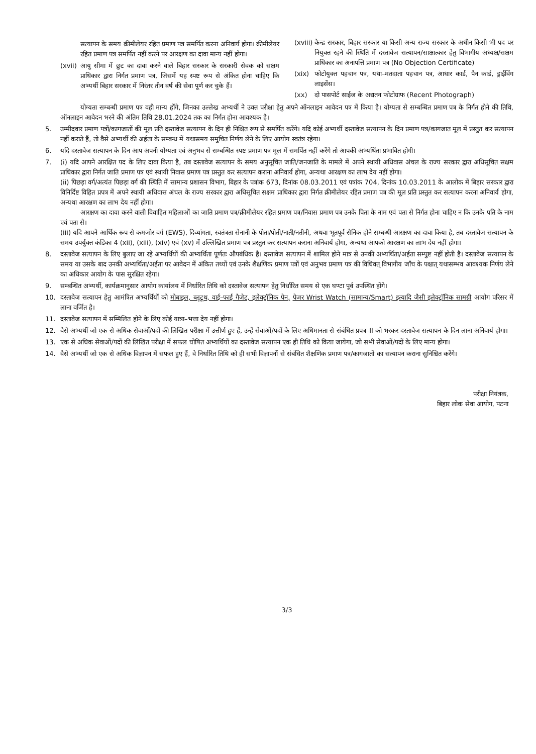सत्यापन के समय क्रीमीलेयर रहित प्रमाण पत्र समर्पित करना अनिवार्य होगा। क्रीमीलेयर रहित प्रमाण पत्र समर्पित नहीं करने पर आरक्षण का दावा मान्य नहीं होगा।
(xvii) आयु सीमा में छुट का दावा करने वाले बिहार सरकार के सरकारी सेवक को सक्षम प्राधिकार द्वारा निर्गत प्रमाण पत्र, जिसमें यह स्पष्ट रूप से अंकित होना चाहिए कि अभ्यर्थी बिहार सरकार में निरंतर तीन वर्ष की सेवा पूर्ण कर चुके हैं।
(xviii) केन्द्र सरकार, बिहार सरकार या किसी अन्य राज्य सरकार के अधीन किसी भी पद पर नियुक्त रहने की स्थिति में दस्तावेज सत्यापन/साक्षात्कार हेतु विभागीय अध्यक्ष/सक्षम प्राधिकार का अनापत्ति प्रमाण पत्र (No Objection Certificate)
(xix) फोटोयुक्त पहचान पत्र, यथा–मतदाता पहचान पत्र, आधार कार्ड, पैन कार्ड, ड्राईविंग लाइसेंस।
(xx) दो पासपोर्ट साईज के अद्यतन फोटोग्राफ (Recent Photograph)
योग्यता सम्बन्धी प्रमाण पत्र वही मान्य होंगे, जिनका उल्लेख अभ्यर्थी ने उक्त परीक्षा हेतु अपने ऑनलाइन आवेदन पत्र में किया है। योग्यता से सम्बन्धित प्रमाण पत्र के निर्गत होने की तिथि, ऑनलाइन आवेदन भरने की अंतिम तिथि 28.01.2024 तक का निर्गत होना आवश्यक है।
5. उम्मीदवार प्रमाण पत्रों/कागजातों की मूल प्रति दस्तावेज सत्यापन के दिन ही निश्चित रूप से समर्पित करेंगे। यदि कोई अभ्यर्थी दस्तावेज सत्यापन के दिन प्रमाण पत्र/कागजात मूल में प्रस्तुत कर सत्यापन नहीं कराते हैं, तो वैसे अभ्यर्थी की अर्हता के सम्बन्ध में यथासमय समुचित निर्णय लेने के लिए आयोग स्वतंत्र रहेगा।
6. यदि दस्तावेज सत्यापन के दिन आप अपनी योग्यता एवं अनुभव से सम्बन्धित स्पष्ट प्रमाण पत्र मूल में समर्पित नहीं करेंगे तो आपकी अभ्यर्थिता प्रभावित होगी।
7. (i) यदि आपने आरक्षित पद के लिए दावा किया है, तब दस्तावेज सत्यापन के समय अनुसूचित जाति/जनजाति के मामले में अपने स्थायी अधिवास अंचल के राज्य सरकार द्वारा अधिसूचित सक्षम प्राधिकार द्वारा निर्गत जाति प्रमाण पत्र एवं स्थायी निवास प्रमाण पत्र प्रस्तुत कर सत्यापन कराना अनिवार्य होगा, अन्यथा आरक्षण का लाभ देय नहीं होगा।
(ii) पिछड़ा वर्ग/अत्यंत पिछड़ा वर्ग की स्थिति में सामान्य प्रशासन विभाग, बिहार के पत्रांक 673, दिनांक 08.03.2011 एवं पत्रांक 704, दिनांक 10.03.2011 के आलोक में बिहार सरकार द्वारा विनिर्दिष्ट विहित प्रपत्र में अपने स्थायी अधिवास अंचल के राज्य सरकार द्वारा अधिसूचित सक्षम प्राधिकार द्वारा निर्गत क्रीमीलेयर रहित प्रमाण पत्र की मूल प्रति प्रस्तुत कर सत्यापन करना अनिवार्य होगा, अन्यथा आरक्षण का लाभ देय नहीं होगा।
आरक्षण का दावा करने वाली विवाहित महिलाओं का जाति प्रमाण पत्र/क्रीमीलेयर रहित प्रमाण पत्र/निवास प्रमाण पत्र उनके पिता के नाम एवं पता से निर्गत होना चाहिए न कि उनके पति के नाम एवं पता से।
(iii) यदि आपने आर्थिक रूप से कमजोर वर्ग (EWS), दिव्यांगता, स्वतंत्रता सेनानी के पोता/पोती/नाती/नतीनी, अथवा भूतपूर्व सैनिक होने सम्बन्धी आरक्षण का दावा किया है, तब दस्तावेज सत्यापन के समय उपर्युक्त कंडिका 4 (xii), (xiii), (xiv) एवं (xv) में उल्लिखित प्रमाण पत्र प्रस्तुत कर सत्यापन कराना अनिवार्य होगा, अन्यथा आपको आरक्षण का लाभ देय नहीं होगा।
8. दस्तावेज सत्यापन के लिए बुलाए जा रहे अभ्यर्थियों की अभ्यर्थिता पूर्णतः औपबंधिक है। दस्तावेज सत्यापन में शामिल होने मात्र से उनकी अभ्यर्थिता/अर्हता सम्पुष्ट नहीं होती है। दस्तावेज सत्यापन के समय या उसके बाद उनकी अभ्यर्थिता/अर्हता पर आवेदन में अंकित तथ्यों एवं उनके शैक्षणिक प्रमाण पत्रों एवं अनुभव प्रमाण पत्र की विधिवत् विभागीय जाँच के पश्चात् यथासम्भव आवश्यक निर्णय लेने का अधिकार आयोग के पास सुरक्षित रहेगा।
9. सम्बन्धित अभ्यर्थी, कार्यक्रमानुसार आयोग कार्यालय में निर्धारित तिथि को दस्तावेज सत्यापन हेतु निर्धारित समय से एक घण्टा पूर्व उपस्थित होंगे।
10. दस्तावेज सत्यापन हेतु आमंत्रित अभ्यर्थियों को मोबाइल, ब्लूटूथ, वाई–फाई गैजेट, इलेक्ट्रॉनिक पेन, पेजर Wrist Watch (सामान्य/Smart) इत्यादि जैसी इलेक्ट्रॉनिक सामग्री आयोग परिसर में लाना वर्जित है।
11. दस्तावेज सत्यापन में सम्मिलित होने के लिए कोई यात्रा–भत्ता देय नहीं होगा।
12. वैसे अभ्यर्थी जो एक से अधिक सेवाओं/पदों की लिखित परीक्षा में उत्तीर्ण हुए हैं, उन्हें सेवाओं/पदों के लिए अधिमानता से संबंधित प्रपत्र–II को भरकर दस्तावेज सत्यापन के दिन लाना अनिवार्य होगा।
13. एक से अधिक सेवाओं/पदों की लिखित परीक्षा में सफल घोषित अभ्यर्थियों का दस्तावेज सत्यापन एक ही तिथि को किया जायेगा, जो सभी सेवाओं/पदों के लिए मान्य होगा।
14. वैसे अभ्यर्थी जो एक से अधिक विज्ञापन में सफल हुए हैं, वे निर्धारित तिथि को ही सभी विज्ञापनों से संबंधित शैक्षणिक प्रमाण पत्र/कागजातों का सत्यापन कराना सुनिश्चित करेंगे।
परीक्षा नियंत्रक,
बिहार लोक सेवा आयोग, पटना
3/3